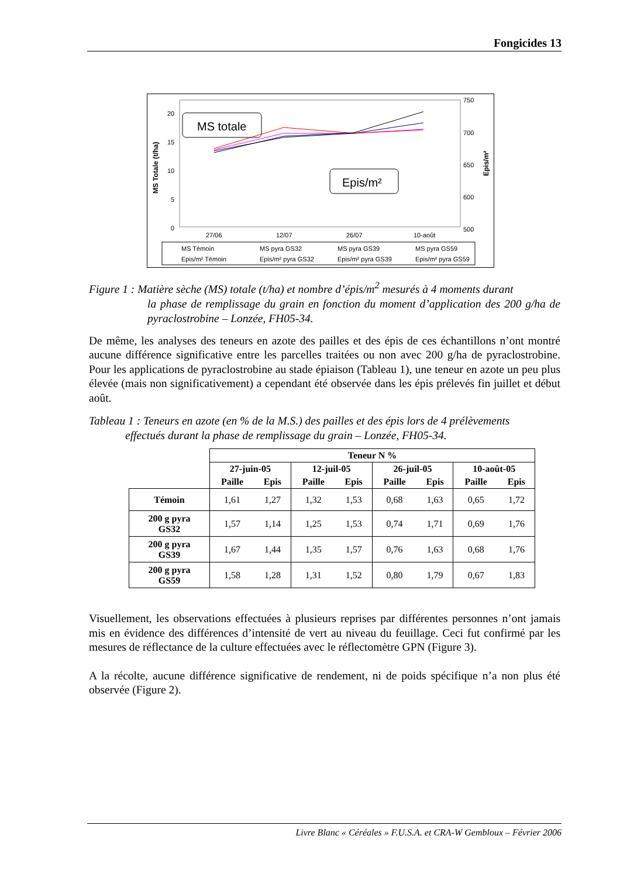Fongicides 13
0
5
10
15
20
750
700
650
600
500
MS Totale (t/ha)
Epis/m²
MS totale
Epis/m²
27/06
12/07
26/07
10-août
MS Témoin
MS pyra GS32
MS pyra GS39
MS pyra GS59
Epis/m² Témoin
Epis/m² pyra GS32
Epis/m² pyra GS39
Epis/m² pyra GS59
Figure 1 : Matière sèche (MS) totale (t/ha) et nombre d’épis/m<sup>2</sup> mesurés à 4 moments durant
la phase de remplissage du grain en fonction du moment d’application des 200 g/ha de pyraclostrobine – Lonzée, FH05-34.
De même, les analyses des teneurs en azote des pailles et des épis de ces échantillons n’ont montré aucune différence significative entre les parcelles traitées ou non avec 200 g/ha de pyraclostrobine. Pour les applications de pyraclostrobine au stade épiaison (Tableau 1), une teneur en azote un peu plus élevée (mais non significativement) a cependant été observée dans les épis prélevés fin juillet et début août.
Tableau 1 : Teneurs en azote (en % de la M.S.) des pailles et des épis lors de 4 prélèvements
effectués durant la phase de remplissage du grain – Lonzée, FH05-34.
| | Teneur N % | | | | | | | |
| --- | --- | --- | --- | --- | --- | --- | --- | --- |
| | 27-juin-05 | | 12-juil-05 | | 26-juil-05 | | 10-août-05 | |
| | Paille | Epis | Paille | Epis | Paille | Epis | Paille | Epis |
| Témoin | 1,61 | 1,27 | 1,32 | 1,53 | 0,68 | 1,63 | 0,65 | 1,72 |
| 200 g pyra GS32 | 1,57 | 1,14 | 1,25 | 1,53 | 0,74 | 1,71 | 0,69 | 1,76 |
| 200 g pyra GS39 | 1,67 | 1,44 | 1,35 | 1,57 | 0,76 | 1,63 | 0,68 | 1,76 |
| 200 g pyra GS59 | 1,58 | 1,28 | 1,31 | 1,52 | 0,80 | 1,79 | 0,67 | 1,83 |
Visuellement, les observations effectuées à plusieurs reprises par différentes personnes n’ont jamais mis en évidence des différences d’intensité de vert au niveau du feuillage. Ceci fut confirmé par les mesures de réflectance de la culture effectuées avec le réflectomètre GPN (Figure 3).
A la récolte, aucune différence significative de rendement, ni de poids spécifique n’a non plus été observée (Figure 2).
Livre Blanc « Céréales » F.U.S.A. et CRA-W Gembloux – Février 2006